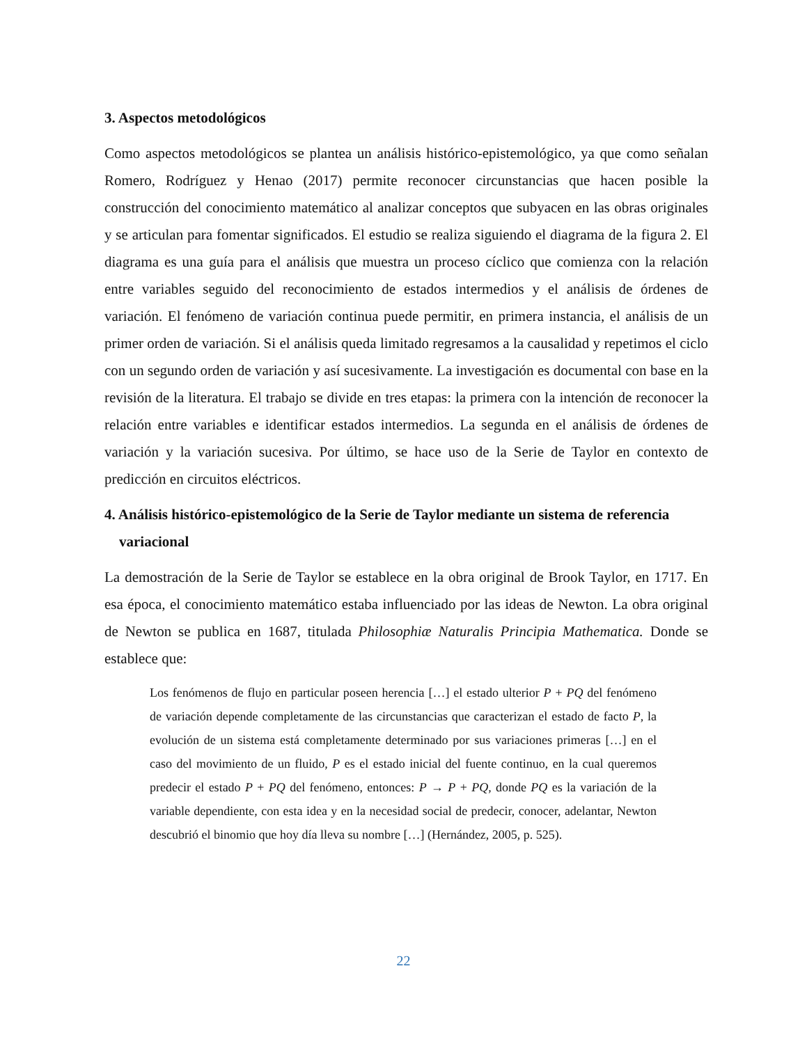3. Aspectos metodológicos
Como aspectos metodológicos se plantea un análisis histórico-epistemológico, ya que como señalan Romero, Rodríguez y Henao (2017) permite reconocer circunstancias que hacen posible la construcción del conocimiento matemático al analizar conceptos que subyacen en las obras originales y se articulan para fomentar significados. El estudio se realiza siguiendo el diagrama de la figura 2. El diagrama es una guía para el análisis que muestra un proceso cíclico que comienza con la relación entre variables seguido del reconocimiento de estados intermedios y el análisis de órdenes de variación. El fenómeno de variación continua puede permitir, en primera instancia, el análisis de un primer orden de variación. Si el análisis queda limitado regresamos a la causalidad y repetimos el ciclo con un segundo orden de variación y así sucesivamente. La investigación es documental con base en la revisión de la literatura. El trabajo se divide en tres etapas: la primera con la intención de reconocer la relación entre variables e identificar estados intermedios. La segunda en el análisis de órdenes de variación y la variación sucesiva. Por último, se hace uso de la Serie de Taylor en contexto de predicción en circuitos eléctricos.
4. Análisis histórico-epistemológico de la Serie de Taylor mediante un sistema de referencia variacional
La demostración de la Serie de Taylor se establece en la obra original de Brook Taylor, en 1717. En esa época, el conocimiento matemático estaba influenciado por las ideas de Newton. La obra original de Newton se publica en 1687, titulada Philosophiæ Naturalis Principia Mathematica. Donde se establece que:
Los fenómenos de flujo en particular poseen herencia […] el estado ulterior P + PQ del fenómeno de variación depende completamente de las circunstancias que caracterizan el estado de facto P, la evolución de un sistema está completamente determinado por sus variaciones primeras […] en el caso del movimiento de un fluido, P es el estado inicial del fuente continuo, en la cual queremos predecir el estado P + PQ del fenómeno, entonces: P → P + PQ, donde PQ es la variación de la variable dependiente, con esta idea y en la necesidad social de predecir, conocer, adelantar, Newton descubrió el binomio que hoy día lleva su nombre […] (Hernández, 2005, p. 525).
22